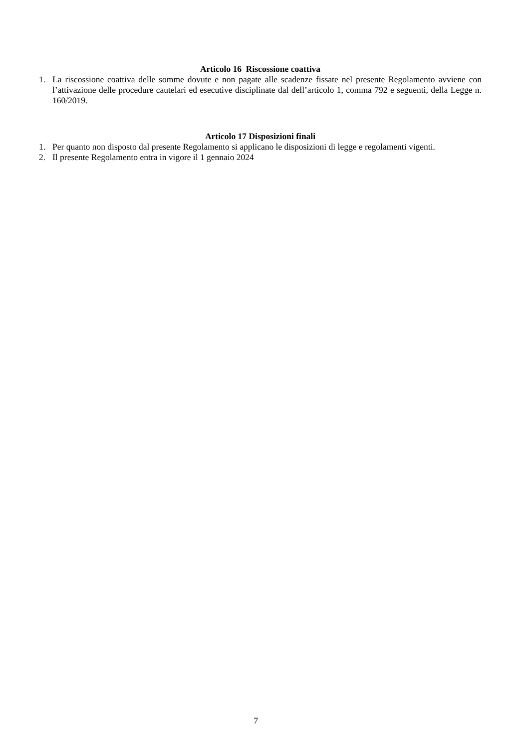Articolo 16 Riscossione coattiva
1. La riscossione coattiva delle somme dovute e non pagate alle scadenze fissate nel presente Regolamento avviene con l’attivazione delle procedure cautelari ed esecutive disciplinate dal dell’articolo 1, comma 792 e seguenti, della Legge n. 160/2019.
Articolo 17 Disposizioni finali
1. Per quanto non disposto dal presente Regolamento si applicano le disposizioni di legge e regolamenti vigenti.
2. Il presente Regolamento entra in vigore il 1 gennaio 2024
7